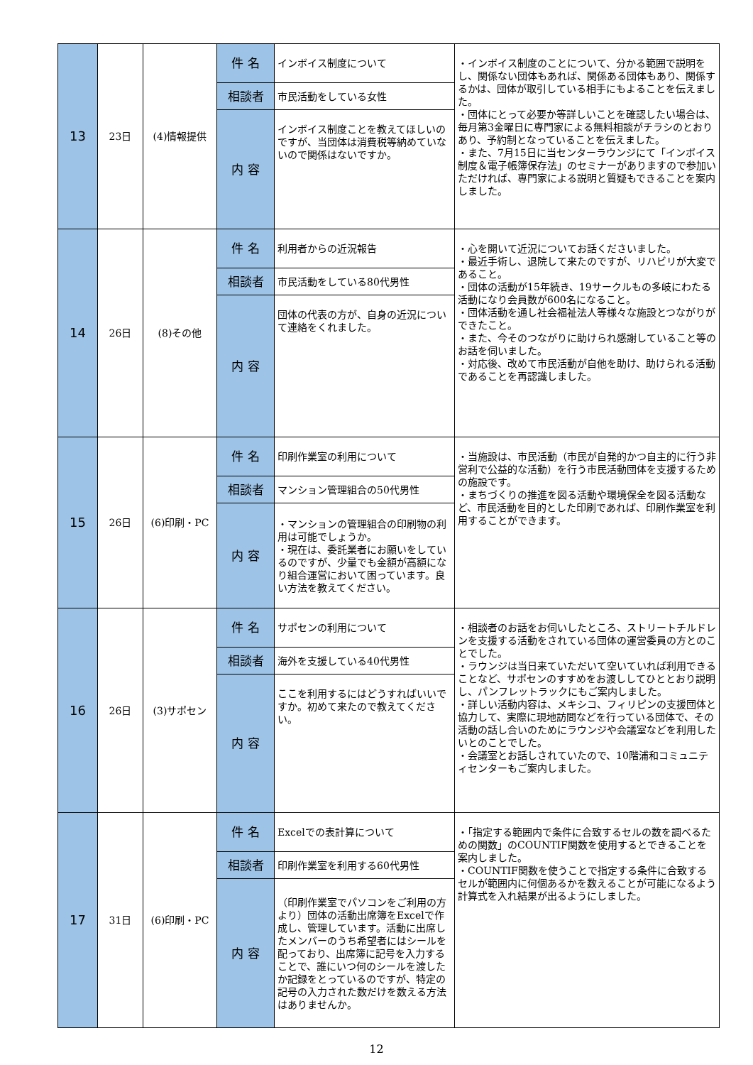| 13 | 23日 | (4)情報提供 | 件 名 | インボイス制度について | ・インボイス制度のことについて、分かる範囲で説明をし、関係ない団体もあれば、関係ある団体もあり、関係するかは、団体が取引している相手にもよることを伝えました。 ・団体にとって必要か等詳しいことを確認したい場合は、毎月第3金曜日に専門家による無料相談がチラシのとおりあり、予約制となっていることを伝えました。 ・また、7月15日に当センターラウンジにて「インボイス制度＆電子帳簿保存法」のセミナーがありますので参加いただければ、専門家による説明と質疑もできることを案内しました。 |
| | | | 相談者 | 市民活動をしている女性 | |
| | | | 内 容 | インボイス制度ことを教えてほしいのですが、当団体は消費税等納めていないので関係はないですか。 | |
| 14 | 26日 | (8)その他 | 件 名 | 利用者からの近況報告 | ・心を開いて近況についてお話くださいました。 ・最近手術し、退院して来たのですが、リハビリが大変であること。 ・団体の活動が15年続き、19サークルもの多岐にわたる活動になり会員数が600名になること。 ・団体活動を通し社会福祉法人等様々な施設とつながりができたこと。 ・また、今そのつながりに助けられ感謝していること等のお話を伺いました。 ・対応後、改めて市民活動が自他を助け、助けられる活動であることを再認識しました。 |
| | | | 相談者 | 市民活動をしている80代男性 | |
| | | | 内 容 | 団体の代表の方が、自身の近況について連絡をくれました。 | |
| 15 | 26日 | (6)印刷・PC | 件 名 | 印刷作業室の利用について | ・当施設は、市民活動（市民が自発的かつ自主的に行う非営利で公益的な活動）を行う市民活動団体を支援するための施設です。 ・まちづくりの推進を図る活動や環境保全を図る活動など、市民活動を目的とした印刷であれば、印刷作業室を利用することができます。 |
| | | | 相談者 | マンション管理組合の50代男性 | |
| | | | 内 容 | ・マンションの管理組合の印刷物の利用は可能でしょうか。 ・現在は、委託業者にお願いをしているのですが、少量でも金額が高額になり組合運営において困っています。良い方法を教えてください。 | |
| 16 | 26日 | (3)サポセン | 件 名 | サポセンの利用について | ・相談者のお話をお伺いしたところ、ストリートチルドレンを支援する活動をされている団体の運営委員の方とのことでした。 ・ラウンジは当日来ていただいて空いていれば利用できることなど、サポセンのすすめをお渡ししてひととおり説明し、パンフレットラックにもご案内しました。 ・詳しい活動内容は、メキシコ、フィリピンの支援団体と協力して、実際に現地訪問などを行っている団体で、その活動の話し合いのためにラウンジや会議室などを利用したいとのことでした。 ・会議室とお話しされていたので、10階浦和コミュニティセンターもご案内しました。 |
| | | | 相談者 | 海外を支援している40代男性 | |
| | | | 内 容 | ここを利用するにはどうすればいいですか。初めて来たので教えてください。 | |
| 17 | 31日 | (6)印刷・PC | 件 名 | Excelでの表計算について | ・「指定する範囲内で条件に合致するセルの数を調べるための関数」のCOUNTIF関数を使用するとできることを案内しました。 ・COUNTIF関数を使うことで指定する条件に合致するセルが範囲内に何個あるかを数えることが可能になるよう計算式を入れ結果が出るようにしました。 |
| | | | 相談者 | 印刷作業室を利用する60代男性 | |
| | | | 内 容 | （印刷作業室でパソコンをご利用の方より）団体の活動出席簿をExcelで作成し、管理しています。活動に出席したメンバーのうち希望者にはシールを配っており、出席簿に記号を入力することで、誰にいつ何のシールを渡したか記録をとっているのですが、特定の記号の入力された数だけを数える方法はありませんか。 | |
12